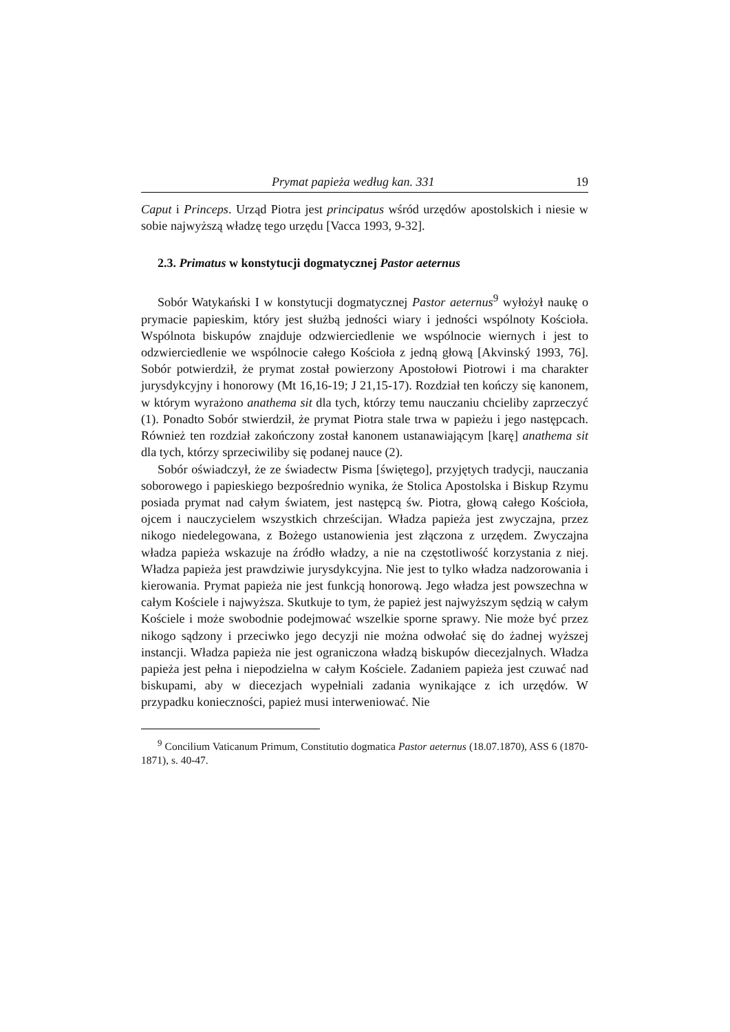Prymat papieża według kan. 331 19
Caput i Princeps. Urząd Piotra jest principatus wśród urzędów apostolskich i niesie w sobie najwyższą władzę tego urzędu [Vacca 1993, 9-32].
2.3. Primatus w konstytucji dogmatycznej Pastor aeternus
Sobór Watykański I w konstytucji dogmatycznej Pastor aeternus<sup>9</sup> wyłożył naukę o prymacie papieskim, który jest służbą jedności wiary i jedności wspólnoty Kościoła. Wspólnota biskupów znajduje odzwierciedlenie we wspólnocie wiernych i jest to odzwierciedlenie we wspólnocie całego Kościoła z jedną głową [Akvinský 1993, 76]. Sobór potwierdził, że prymat został powierzony Apostołowi Piotrowi i ma charakter jurysdykcyjny i honorowy (Mt 16,16-19; J 21,15-17). Rozdział ten kończy się kanonem, w którym wyrażono anathema sit dla tych, którzy temu nauczaniu chcieliby zaprzeczyć (1). Ponadto Sobór stwierdził, że prymat Piotra stale trwa w papieżu i jego następcach. Również ten rozdział zakończony został kanonem ustanawiającym [karę] anathema sit dla tych, którzy sprzeciwiliby się podanej nauce (2).
Sobór oświadczył, że ze świadectw Pisma [świętego], przyjętych tradycji, nauczania soborowego i papieskiego bezpośrednio wynika, że Stolica Apostolska i Biskup Rzymu posiada prymat nad całym światem, jest następcą św. Piotra, głową całego Kościoła, ojcem i nauczycielem wszystkich chrześcijan. Władza papieża jest zwyczajna, przez nikogo niedelegowana, z Bożego ustanowienia jest złączona z urzędem. Zwyczajna władza papieża wskazuje na źródło władzy, a nie na częstotliwość korzystania z niej. Władza papieża jest prawdziwie jurysdykcyjna. Nie jest to tylko władza nadzorowania i kierowania. Prymat papieża nie jest funkcją honorową. Jego władza jest powszechna w całym Kościele i najwyższa. Skutkuje to tym, że papież jest najwyższym sędzią w całym Kościele i może swobodnie podejmować wszelkie sporne sprawy. Nie może być przez nikogo sądzony i przeciwko jego decyzji nie można odwołać się do żadnej wyższej instancji. Władza papieża nie jest ograniczona władzą biskupów diecezjalnych. Władza papieża jest pełna i niepodzielna w całym Kościele. Zadaniem papieża jest czuwać nad biskupami, aby w diecezjach wypełniali zadania wynikające z ich urzędów. W przypadku konieczności, papież musi interweniować. Nie
<sup>9</sup> Concilium Vaticanum Primum, Constitutio dogmatica Pastor aeternus (18.07.1870), ASS 6 (1870-1871), s. 40-47.